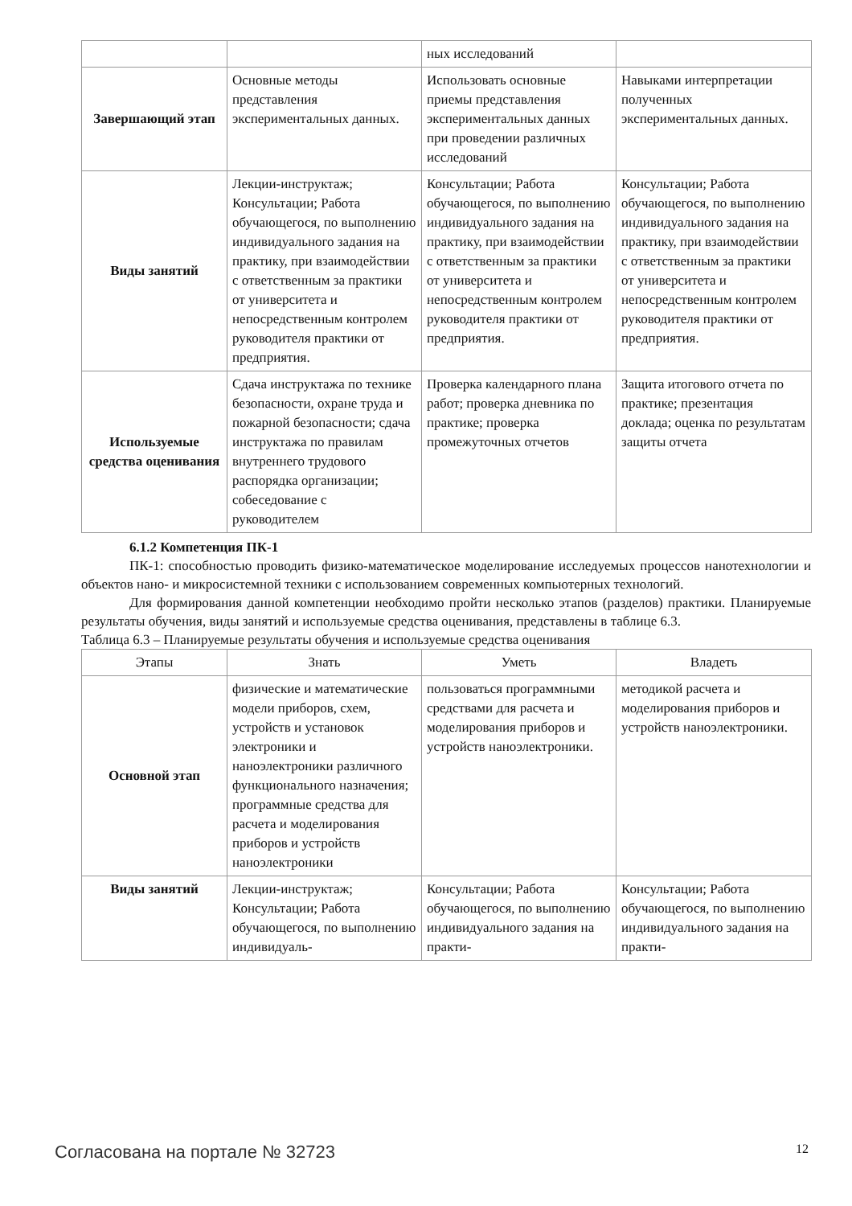| | | ных исследований | |
| Завершающий этап | Основные методы представления экспериментальных данных. | Использовать основные приемы представления экспериментальных данных при проведении различных исследований | Навыками интерпретации полученных экспериментальных данных. |
| Виды занятий | Лекции-инструктаж; Консультации; Работа обучающегося, по выполнению индивидуального задания на практику, при взаимодействии с ответственным за практики от университета и непосредственным контролем руководителя практики от предприятия. | Консультации; Работа обучающегося, по выполнению индивидуального задания на практику, при взаимодействии с ответственным за практики от университета и непосредственным контролем руководителя практики от предприятия. | Консультации; Работа обучающегося, по выполнению индивидуального задания на практику, при взаимодействии с ответственным за практики от университета и непосредственным контролем руководителя практики от предприятия. |
| Используемые средства оценивания | Сдача инструктажа по технике безопасности, охране труда и пожарной безопасности; сдача инструктажа по правилам внутреннего трудового распорядка организации; собеседование с руководителем | Проверка календарного плана работ; проверка дневника по практике; проверка промежуточных отчетов | Защита итогового отчета по практике; презентация доклада; оценка по результатам защиты отчета |
6.1.2 Компетенция ПК-1
ПК-1: способностью проводить физико-математическое моделирование исследуемых процессов нанотехнологии и объектов нано- и микросистемной техники с использованием современных компьютерных технологий.
Для формирования данной компетенции необходимо пройти несколько этапов (разделов) практики. Планируемые результаты обучения, виды занятий и используемые средства оценивания, представлены в таблице 6.3.
Таблица 6.3 – Планируемые результаты обучения и используемые средства оценивания
| Этапы | Знать | Уметь | Владеть |
| --- | --- | --- | --- |
| Основной этап | физические и математические модели приборов, схем, устройств и установок электроники и наноэлектроники различного функционального назначения; программные средства для расчета и моделирования приборов и устройств наноэлектроники | пользоваться программными средствами для расчета и моделирования приборов и устройств наноэлектроники. | методикой расчета и моделирования приборов и устройств наноэлектроники. |
| Виды занятий | Лекции-инструктаж; Консультации; Работа обучающегося, по выполнению индивидуаль- | Консультации; Работа обучающегося, по выполнению индивидуального задания на практи- | Консультации; Работа обучающегося, по выполнению индивидуального задания на практи- |
Согласована на портале № 32723 12